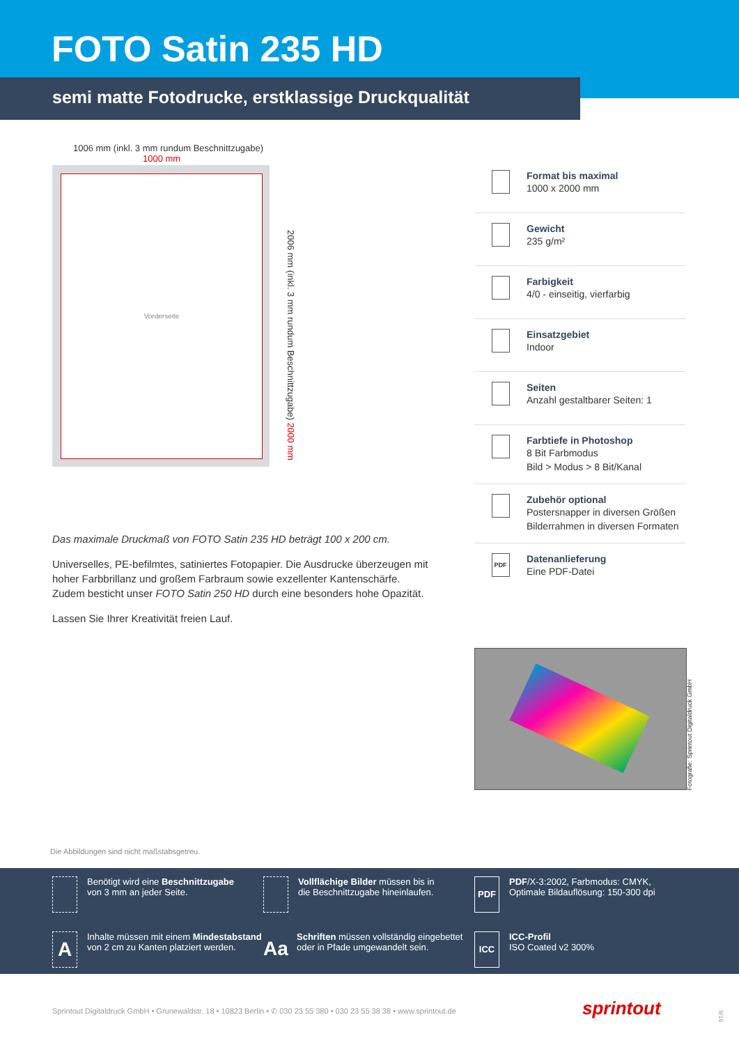FOTO Satin 235 HD
semi matte Fotodrucke, erstklassige Druckqualität
1006 mm (inkl. 3 mm rundum Beschnittzugabe)
1000 mm
Vorderseite
2006 mm (inkl. 3 mm rundum Beschnittzugabe) 2000 mm
Format bis maximal
1000 x 2000 mm
Gewicht
235 g/m²
Farbigkeit
4/0 - einseitig, vierfarbig
Einsatzgebiet
Indoor
Seiten
Anzahl gestaltbarer Seiten: 1
Farbtiefe in Photoshop
8 Bit Farbmodus
Bild > Modus > 8 Bit/Kanal
Zubehör optional
Postersnapper in diversen Größen
Bilderrahmen in diversen Formaten
PDF
Datenanlieferung
Eine PDF-Datei
Das maximale Druckmaß von FOTO Satin 235 HD beträgt 100 x 200 cm.
Universelles, PE-befilmtes, satiniertes Fotopapier. Die Ausdrucke überzeugen mit hoher Farbbrillanz und großem Farbraum sowie exzellenter Kantenschärfe. Zudem besticht unser FOTO Satin 250 HD durch eine besonders hohe Opazität.
Lassen Sie Ihrer Kreativität freien Lauf.
Fotografie: Sprintout Digitaldruck GmbH
Die Abbildungen sind nicht maßstabsgetreu.
Benötigt wird eine Beschnittzugabe
von 3 mm an jeder Seite.
Vollflächige Bilder müssen bis in
die Beschnittzugabe hineinlaufen.
PDF
PDF/X-3:2002, Farbmodus: CMYK,
Optimale Bildauflösung: 150-300 dpi
A
Inhalte müssen mit einem Mindestabstand
von 2 cm zu Kanten platziert werden.
Aa
Schriften müssen vollständig eingebettet
oder in Pfade umgewandelt sein.
ICC
ICC-Profil
ISO Coated v2 300%
Sprintout Digitaldruck GmbH • Grunewaldstr. 18 • 10823 Berlin • ✆ 030 23 55 380 • 030 23 55 38 38 • www.sprintout.de
sprintout
9/16